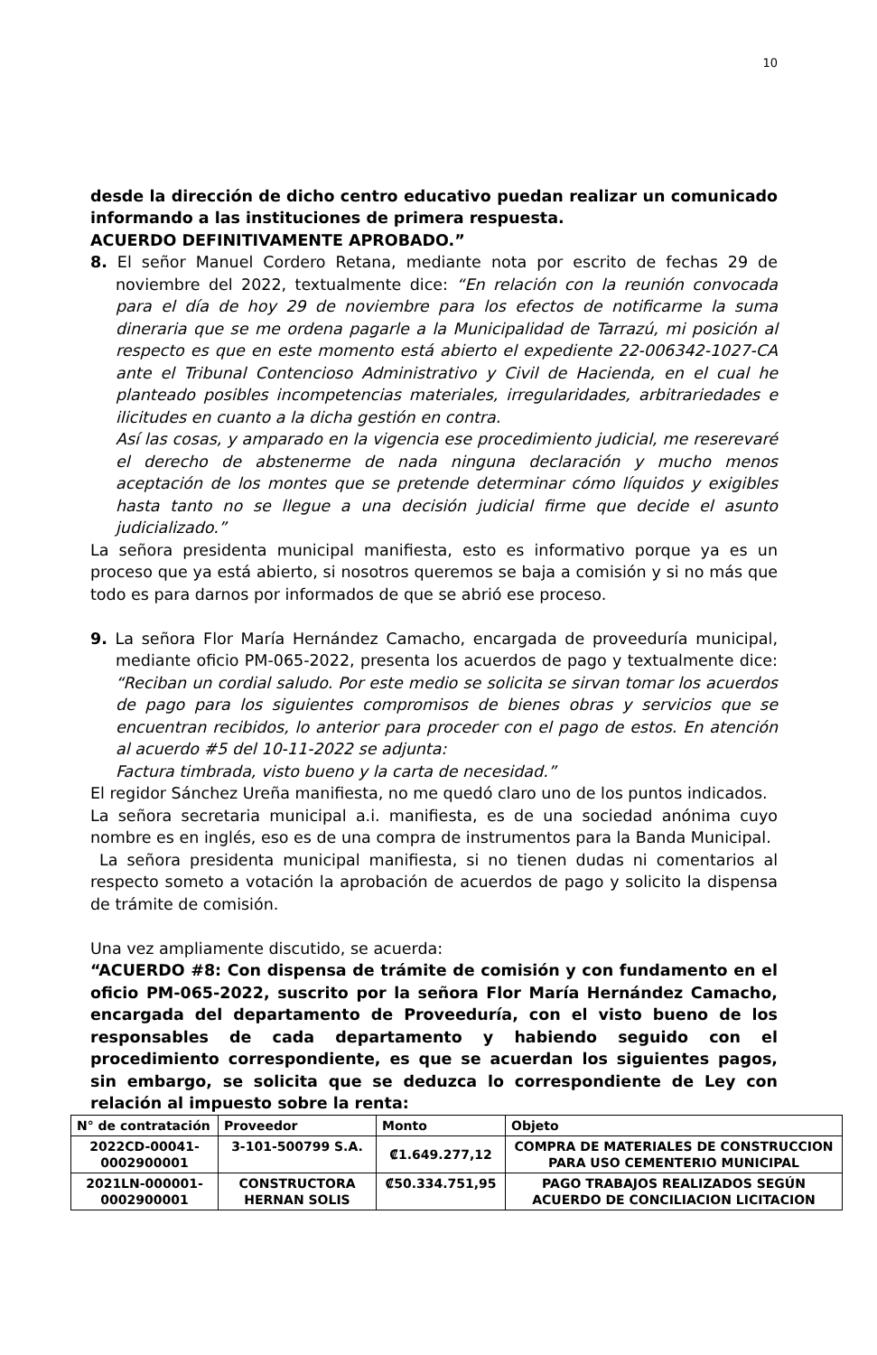10
desde la dirección de dicho centro educativo puedan realizar un comunicado informando a las instituciones de primera respuesta.
ACUERDO DEFINITIVAMENTE APROBADO.”
8. El señor Manuel Cordero Retana, mediante nota por escrito de fechas 29 de noviembre del 2022, textualmente dice: “En relación con la reunión convocada para el día de hoy 29 de noviembre para los efectos de notificarme la suma dineraria que se me ordena pagarle a la Municipalidad de Tarrazú, mi posición al respecto es que en este momento está abierto el expediente 22-006342-1027-CA ante el Tribunal Contencioso Administrativo y Civil de Hacienda, en el cual he planteado posibles incompetencias materiales, irregularidades, arbitrariedades e ilicitudes en cuanto a la dicha gestión en contra.
Así las cosas, y amparado en la vigencia ese procedimiento judicial, me reserevaré el derecho de abstenerme de nada ninguna declaración y mucho menos aceptación de los montes que se pretende determinar cómo líquidos y exigibles hasta tanto no se llegue a una decisión judicial firme que decide el asunto judicializado.”
La señora presidenta municipal manifiesta, esto es informativo porque ya es un proceso que ya está abierto, si nosotros queremos se baja a comisión y si no más que todo es para darnos por informados de que se abrió ese proceso.
9. La señora Flor María Hernández Camacho, encargada de proveeduría municipal, mediante oficio PM-065-2022, presenta los acuerdos de pago y textualmente dice: “Reciban un cordial saludo. Por este medio se solicita se sirvan tomar los acuerdos de pago para los siguientes compromisos de bienes obras y servicios que se encuentran recibidos, lo anterior para proceder con el pago de estos. En atención al acuerdo #5 del 10-11-2022 se adjunta:
Factura timbrada, visto bueno y la carta de necesidad.”
El regidor Sánchez Ureña manifiesta, no me quedó claro uno de los puntos indicados.
La señora secretaria municipal a.i. manifiesta, es de una sociedad anónima cuyo nombre es en inglés, eso es de una compra de instrumentos para la Banda Municipal.
La señora presidenta municipal manifiesta, si no tienen dudas ni comentarios al respecto someto a votación la aprobación de acuerdos de pago y solicito la dispensa de trámite de comisión.
Una vez ampliamente discutido, se acuerda:
“ACUERDO #8: Con dispensa de trámite de comisión y con fundamento en el oficio PM-065-2022, suscrito por la señora Flor María Hernández Camacho, encargada del departamento de Proveeduría, con el visto bueno de los responsables de cada departamento y habiendo seguido con el procedimiento correspondiente, es que se acuerdan los siguientes pagos, sin embargo, se solicita que se deduzca lo correspondiente de Ley con relación al impuesto sobre la renta:
| N° de contratación | Proveedor | Monto | Objeto |
| --- | --- | --- | --- |
| 2022CD-00041-0002900001 | 3-101-500799 S.A. | ₡1.649.277,12 | COMPRA DE MATERIALES DE CONSTRUCCION PARA USO CEMENTERIO MUNICIPAL |
| 2021LN-000001-0002900001 | CONSTRUCTORA HERNAN SOLIS | ₡50.334.751,95 | PAGO TRABAJOS REALIZADOS SEGÚN ACUERDO DE CONCILIACION LICITACION |